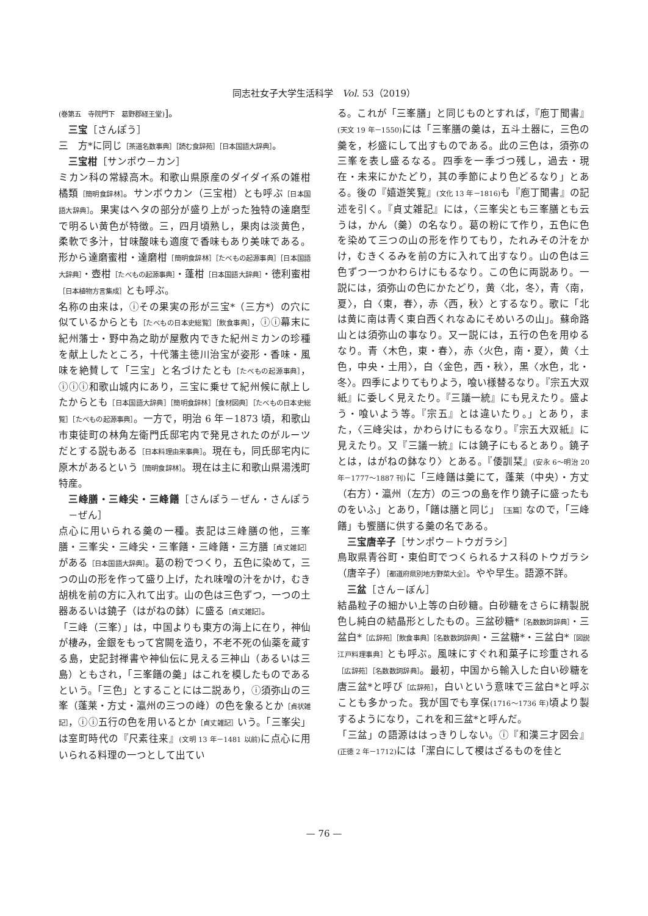同志社女子大学生活科学　Vol. 53（2019）
(巻第五　寺院門下　葛野郡経王堂)]。
三宝［さんぽう］
三　方*に同じ［茶道名数事典］［読む食辞苑］［日本国語大辞典］。
三宝柑［サンポウ－カン］
ミカン科の常緑高木。和歌山県原産のダイダイ系の雑柑橘類［簡明食辞林］。サンボウカン（三宝柑）とも呼ぶ［日本国語大辞典］。果実はヘタの部分が盛り上がった独特の達磨型で明るい黄色が特徴。三，四月頃熟し，果肉は淡黄色，柔軟で多汁，甘味酸味も適度で香味もあり美味である。形から達磨蜜柑・達磨柑［簡明食辞林］［たべもの起源事典］［日本国語大辞典］・壺柑［たべもの起源事典］・蓬柑［日本国語大辞典］・徳利蜜柑［日本植物方言集成］とも呼ぶ。
名称の由来は，ⓘその果実の形が三宝*（三方*）の穴に似ているからとも［たべもの日本史総覧］［飲食事典］，ⓘⓘ幕末に紀州藩士・野中為之助が屋敷内できた紀州ミカンの珍種を献上したところ，十代藩主徳川治宝が姿形・香味・風味を絶賛して「三宝」と名づけたとも［たべもの起源事典］，ⓘⓘⓘ和歌山城内にあり，三宝に乗せて紀州候に献上したからとも［日本国語大辞典］［簡明食辞林］［食材図典］［たべもの日本史総覧］［たべもの起源事典］。一方で，明治 6 年－1873 頃，和歌山市東徒町の林角左衛門氏邸宅内で発見されたのがルーツだとする説もある［日本料理由来事典］。現在も，同氏邸宅内に原木があるという［簡明食辞林］。現在は主に和歌山県湯浅町特産。
三峰膳・三峰尖・三峰饍［さんぽう－ぜん・さんぽう－ぜん］
点心に用いられる羹の一種。表記は三峰膳の他，三峯膳・三峯尖・三峰尖・三峯饍・三峰饍・三方膳［貞丈雑記］がある［日本国語大辞典］。葛の粉でつくり，五色に染めて，三つの山の形を作って盛り上げ，たれ味噌の汁をかけ，むき胡桃を前の方に入れて出す。山の色は三色ずつ，一つの土器あるいは鐃子（はがねの鉢）に盛る［貞丈雑記］。
「三峰（三峯）」は，中国よりも東方の海上に在り，神仙が棲み，金銀をもって宮闕を造り，不老不死の仙薬を蔵する島，史記封禅書や神仙伝に見える三神山（あるいは三島）ともされ，「三峯饍の羹」はこれを模したものであるという。「三色」とすることには二説あり，ⓘ須弥山の三峯（蓬莱・方丈・瀛州の三つの峰）の色を象るとか［貞状雑記］，ⓘⓘ五行の色を用いるとか［貞丈雑記］いう。「三峯尖」は室町時代の『尺素往来』(文明 13 年－1481 以前) に点心に用いられる料理の一つとして出てい
る。これが「三峯膳」と同じものとすれば，『庖丁聞書』(天文 19 年－1550) には「三峯膳の羹は，五斗土器に，三色の羹を，杉盛にして出すものである。此の三色は，須弥の三峯を表し盛るなる。四季を一季づつ残し，過去・現在・未来にかたどり，其の季節により色どるなり」とある。後の『嬉遊笑覧』(文化 13 年－1816) も『庖丁聞書』の記述を引く。『貞丈雑記』には，〈三峯尖とも三峯膳とも云うは，かん（羹）の名なり。葛の粉にて作り，五色に色を染めて三つの山の形を作りてもり，たれみその汁をかけ，むきくるみを前の方に入れて出すなり。山の色は三色ずつ一つかわらけにもるなり。この色に両説あり。一説には，須弥山の色にかたどり，黄〈北，冬〉，青〈南，夏〉，白〈東，春〉，赤〈西，秋〉とするなり。歌に「北は黄に南は青く東白西くれなゐにそめいろの山」。蘇命路山とは須弥山の事なり。又一説には，五行の色を用ゆるなり。青〈木色，東・春〉，赤〈火色，南・夏〉，黄〈土色，中央・土用〉，白〈金色，西・秋〉，黒〈水色，北・冬〉。四季によりてもりよう，喰い様替るなり。『宗五大双紙』に委しく見えたり。『三議一統』にも見えたり。盛よう・喰いよう等。『宗五』とは違いたり。」とあり，また，〈三峰尖は，かわらけにもるなり。『宗五大双紙』に見えたり。又『三議一統』には鐃子にもるとあり。鐃子とは，はがねの鉢なり〉とある。『倭訓栞』(安永 6～明治 20 年－1777～1887 刊) に「三峰饍は羹にて，蓬莱（中央）・方丈（右方）・瀛州（左方）の三つの島を作り鐃子に盛ったものをいふ」とあり，「饍は膳と同じ」［玉篇］なので，「三峰饍」も饗膳に供する羹の名である。
三宝唐辛子［サンポウ－トウガラシ］
鳥取県青谷町・東伯町でつくられるナス科のトウガラシ（唐辛子）［都道府県別地方野菜大全］。やや早生。語源不詳。
三盆［さん－ぼん］
結晶粒子の細かい上等の白砂糖。白砂糖をさらに精製脱色し純白の結晶形としたもの。三盆砂糖*［名数数詞辞典］・三盆白*［広辞苑］［飲食事典］［名数数詞辞典］・三盆糖*・三盆白*［図説江戸料理事典］とも呼ぶ。風味にすぐれ和菓子に珍重される［広辞苑］［名数数詞辞典］。最初，中国から輸入した白い砂糖を唐三盆*と呼び［広辞苑］，白いという意味で三盆白*と呼ぶことも多かった。我が国でも享保(1716～1736 年) 頃より製するようになり，これを和三盆*と呼んだ。
「三盆」の語源ははっきりしない。ⓘ『和漢三才図会』(正徳 2 年－1712) には「潔白にして㮨はざるものを佳と
— 76 —